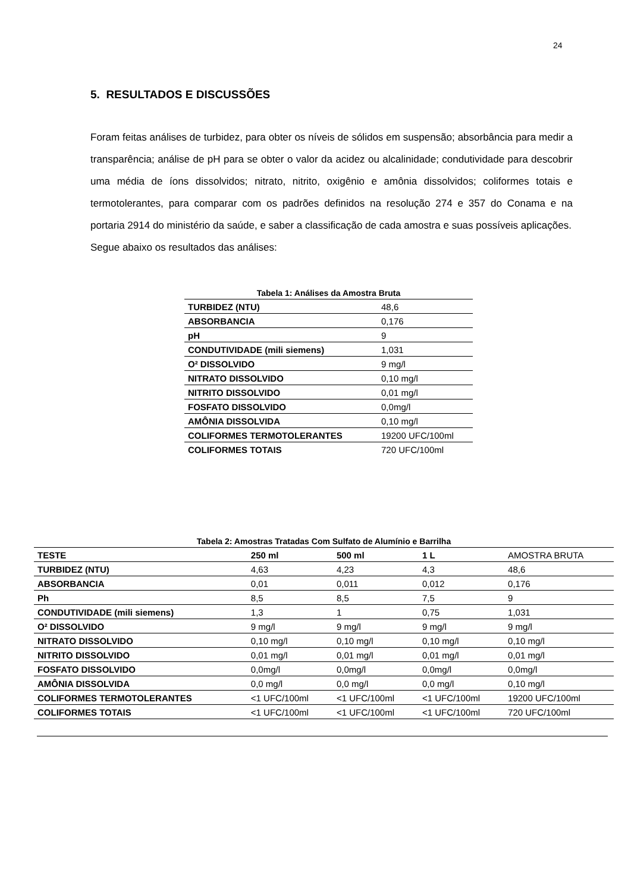24
5. RESULTADOS E DISCUSSÕES
Foram feitas análises de turbidez, para obter os níveis de sólidos em suspensão; absorbância para medir a transparência; análise de pH para se obter o valor da acidez ou alcalinidade; condutividade para descobrir uma média de íons dissolvidos; nitrato, nitrito, oxigênio e amônia dissolvidos; coliformes totais e termotolerantes, para comparar com os padrões definidos na resolução 274 e 357 do Conama e na portaria 2914 do ministério da saúde, e saber a classificação de cada amostra e suas possíveis aplicações.
Segue abaixo os resultados das análises:
Tabela 1: Análises da Amostra Bruta
| TURBIDEZ (NTU) | 48,6 |
| ABSORBANCIA | 0,176 |
| pH | 9 |
| CONDUTIVIDADE (mili siemens) | 1,031 |
| O² DISSOLVIDO | 9 mg/l |
| NITRATO DISSOLVIDO | 0,10 mg/l |
| NITRITO DISSOLVIDO | 0,01 mg/l |
| FOSFATO DISSOLVIDO | 0,0mg/l |
| AMÔNIA DISSOLVIDA | 0,10 mg/l |
| COLIFORMES TERMOTOLERANTES | 19200 UFC/100ml |
| COLIFORMES TOTAIS | 720 UFC/100ml |
Tabela 2: Amostras Tratadas Com Sulfato de Alumínio e Barrilha
| TESTE | 250 ml | 500 ml | 1 L | AMOSTRA BRUTA |
| --- | --- | --- | --- | --- |
| TURBIDEZ (NTU) | 4,63 | 4,23 | 4,3 | 48,6 |
| ABSORBANCIA | 0,01 | 0,011 | 0,012 | 0,176 |
| Ph | 8,5 | 8,5 | 7,5 | 9 |
| CONDUTIVIDADE (mili siemens) | 1,3 | 1 | 0,75 | 1,031 |
| O² DISSOLVIDO | 9 mg/l | 9 mg/l | 9 mg/l | 9 mg/l |
| NITRATO DISSOLVIDO | 0,10 mg/l | 0,10 mg/l | 0,10 mg/l | 0,10 mg/l |
| NITRITO DISSOLVIDO | 0,01 mg/l | 0,01 mg/l | 0,01 mg/l | 0,01 mg/l |
| FOSFATO DISSOLVIDO | 0,0mg/l | 0,0mg/l | 0,0mg/l | 0,0mg/l |
| AMÔNIA DISSOLVIDA | 0,0 mg/l | 0,0 mg/l | 0,0 mg/l | 0,10 mg/l |
| COLIFORMES TERMOTOLERANTES | <1 UFC/100ml | <1 UFC/100ml | <1 UFC/100ml | 19200 UFC/100ml |
| COLIFORMES TOTAIS | <1 UFC/100ml | <1 UFC/100ml | <1 UFC/100ml | 720 UFC/100ml |